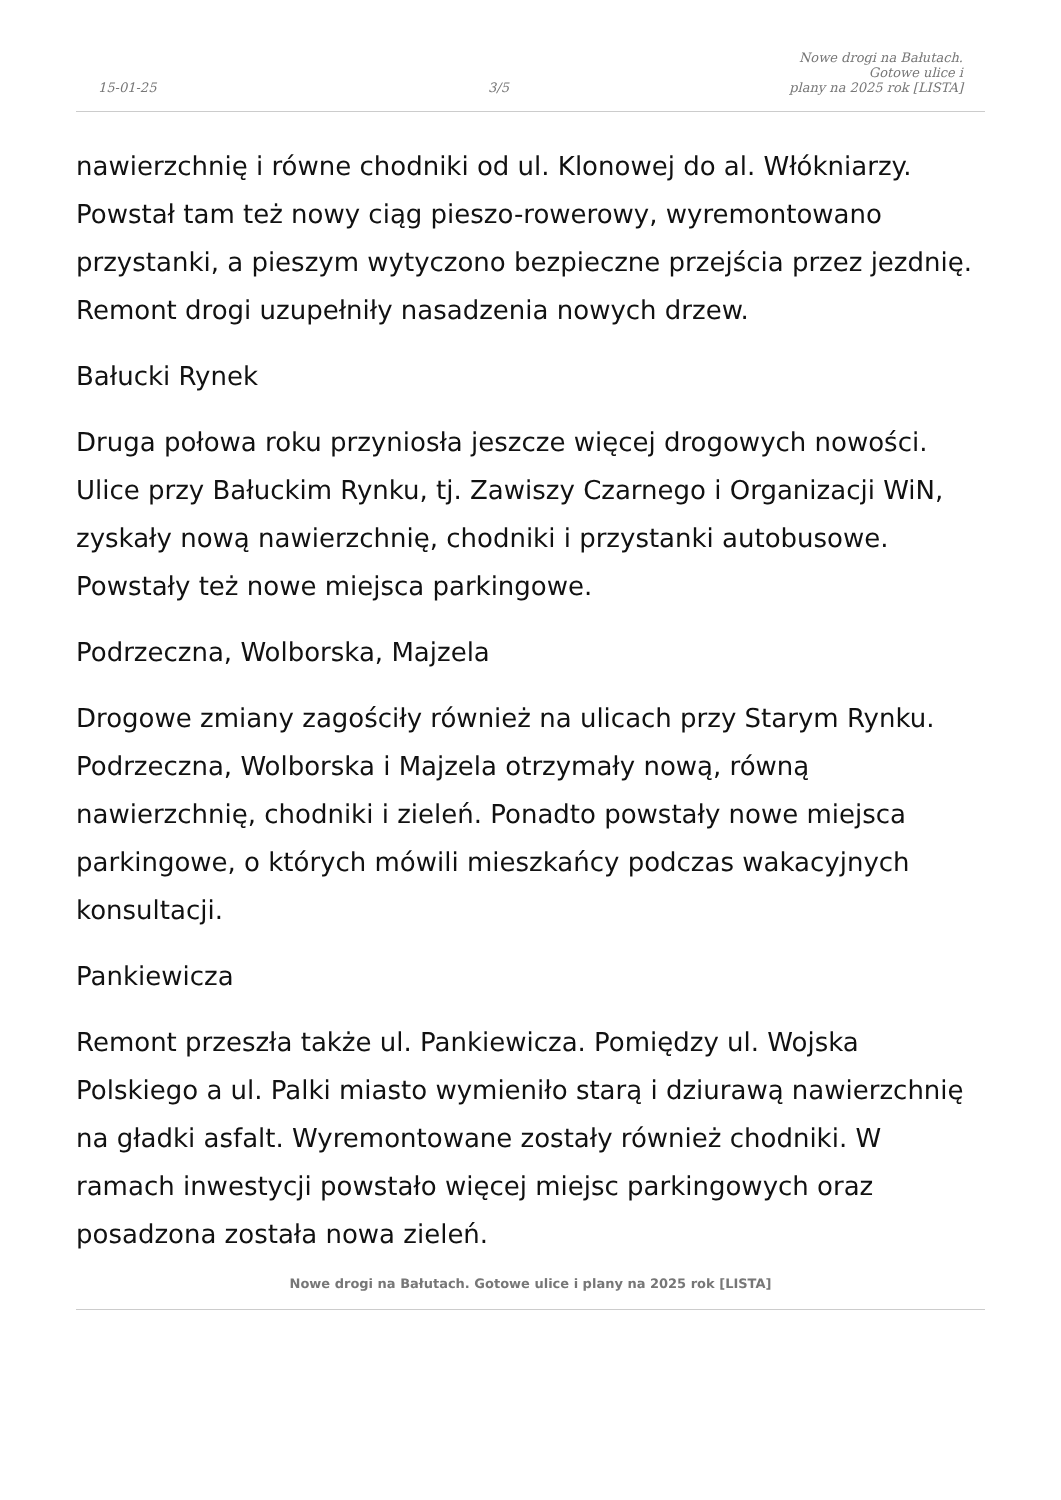15-01-25
3/5
Nowe drogi na Bałutach. Gotowe ulice i
plany na 2025 rok [LISTA]
nawierzchnię i równe chodniki od ul. Klonowej do al. Włókniarzy. Powstał tam też nowy ciąg pieszo-rowerowy, wyremontowano przystanki, a pieszym wytyczono bezpieczne przejścia przez jezdnię. Remont drogi uzupełniły nasadzenia nowych drzew.
Bałucki Rynek
Druga połowa roku przyniosła jeszcze więcej drogowych nowości. Ulice przy Bałuckim Rynku, tj. Zawiszy Czarnego i Organizacji WiN, zyskały nową nawierzchnię, chodniki i przystanki autobusowe. Powstały też nowe miejsca parkingowe.
Podrzeczna, Wolborska, Majzela
Drogowe zmiany zagościły również na ulicach przy Starym Rynku. Podrzeczna, Wolborska i Majzela otrzymały nową, równą nawierzchnię, chodniki i zieleń. Ponadto powstały nowe miejsca parkingowe, o których mówili mieszkańcy podczas wakacyjnych konsultacji.
Pankiewicza
Remont przeszła także ul. Pankiewicza. Pomiędzy ul. Wojska Polskiego a ul. Palki miasto wymieniło starą i dziurawą nawierzchnię na gładki asfalt. Wyremontowane zostały również chodniki. W ramach inwestycji powstało więcej miejsc parkingowych oraz posadzona została nowa zieleń.
Nowe drogi na Bałutach. Gotowe ulice i plany na 2025 rok [LISTA]